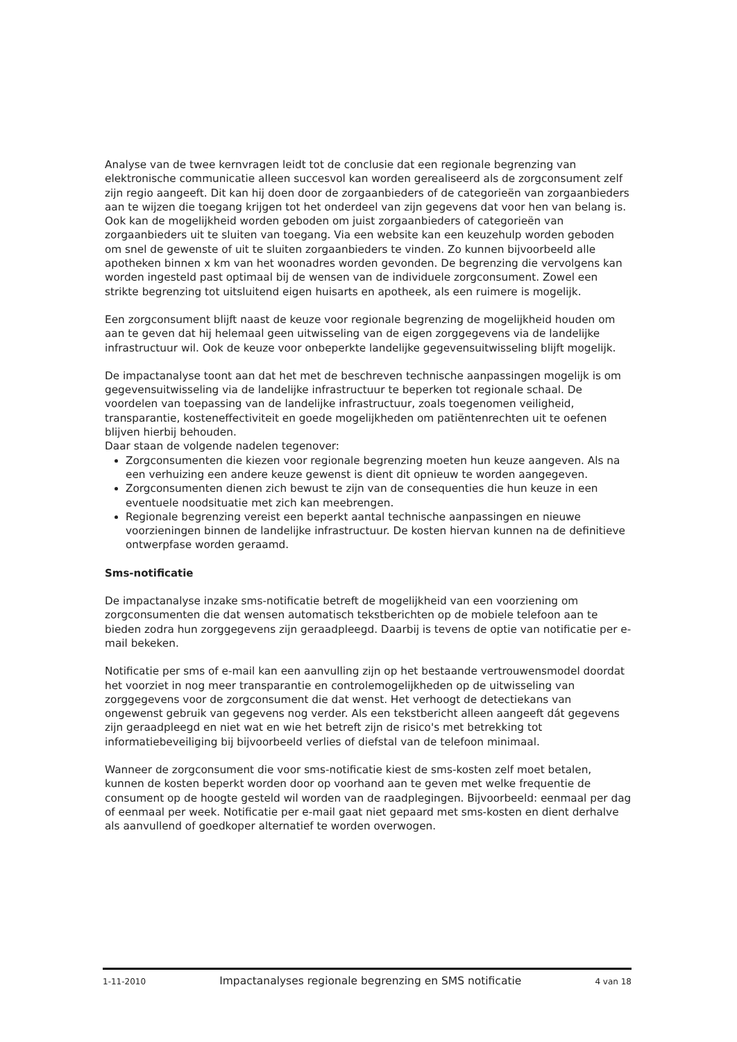Analyse van de twee kernvragen leidt tot de conclusie dat een regionale begrenzing van elektronische communicatie alleen succesvol kan worden gerealiseerd als de zorgconsument zelf zijn regio aangeeft. Dit kan hij doen door de zorgaanbieders of de categorieën van zorgaanbieders aan te wijzen die toegang krijgen tot het onderdeel van zijn gegevens dat voor hen van belang is. Ook kan de mogelijkheid worden geboden om juist zorgaanbieders of categorieën van zorgaanbieders uit te sluiten van toegang. Via een website kan een keuzehulp worden geboden om snel de gewenste of uit te sluiten zorgaanbieders te vinden. Zo kunnen bijvoorbeeld alle apotheken binnen x km van het woonadres worden gevonden. De begrenzing die vervolgens kan worden ingesteld past optimaal bij de wensen van de individuele zorgconsument. Zowel een strikte begrenzing tot uitsluitend eigen huisarts en apotheek, als een ruimere is mogelijk.
Een zorgconsument blijft naast de keuze voor regionale begrenzing de mogelijkheid houden om aan te geven dat hij helemaal geen uitwisseling van de eigen zorggegevens via de landelijke infrastructuur wil. Ook de keuze voor onbeperkte landelijke gegevensuitwisseling blijft mogelijk.
De impactanalyse toont aan dat het met de beschreven technische aanpassingen mogelijk is om gegevensuitwisseling via de landelijke infrastructuur te beperken tot regionale schaal. De voordelen van toepassing van de landelijke infrastructuur, zoals toegenomen veiligheid, transparantie, kosteneffectiviteit en goede mogelijkheden om patiëntenrechten uit te oefenen blijven hierbij behouden.
Daar staan de volgende nadelen tegenover:
Zorgconsumenten die kiezen voor regionale begrenzing moeten hun keuze aangeven. Als na een verhuizing een andere keuze gewenst is dient dit opnieuw te worden aangegeven.
Zorgconsumenten dienen zich bewust te zijn van de consequenties die hun keuze in een eventuele noodsituatie met zich kan meebrengen.
Regionale begrenzing vereist een beperkt aantal technische aanpassingen en nieuwe voorzieningen binnen de landelijke infrastructuur. De kosten hiervan kunnen na de definitieve ontwerpfase worden geraamd.
Sms-notificatie
De impactanalyse inzake sms-notificatie betreft de mogelijkheid van een voorziening om zorgconsumenten die dat wensen automatisch tekstberichten op de mobiele telefoon aan te bieden zodra hun zorggegevens zijn geraadpleegd. Daarbij is tevens de optie van notificatie per e-mail bekeken.
Notificatie per sms of e-mail kan een aanvulling zijn op het bestaande vertrouwensmodel doordat het voorziet in nog meer transparantie en controlemogelijkheden op de uitwisseling van zorggegevens voor de zorgconsument die dat wenst. Het verhoogt de detectiekans van ongewenst gebruik van gegevens nog verder. Als een tekstbericht alleen aangeeft dát gegevens zijn geraadpleegd en niet wat en wie het betreft zijn de risico's met betrekking tot informatiebeveiliging bij bijvoorbeeld verlies of diefstal van de telefoon minimaal.
Wanneer de zorgconsument die voor sms-notificatie kiest de sms-kosten zelf moet betalen, kunnen de kosten beperkt worden door op voorhand aan te geven met welke frequentie de consument op de hoogte gesteld wil worden van de raadplegingen. Bijvoorbeeld: eenmaal per dag of eenmaal per week. Notificatie per e-mail gaat niet gepaard met sms-kosten en dient derhalve als aanvullend of goedkoper alternatief te worden overwogen.
1-11-2010 Impactanalyses regionale begrenzing en SMS notificatie 4 van 18